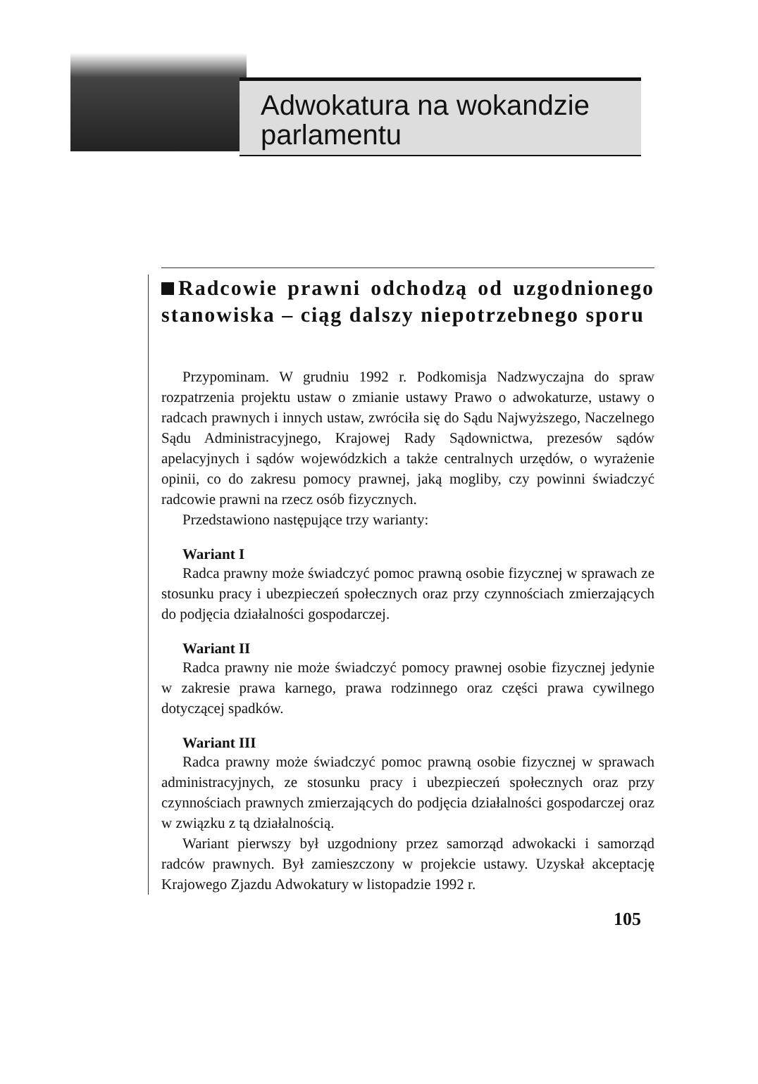Adwokatura na wokandzie
parlamentu
Radcowie prawni odchodzą od uzgodnionego stanowiska – ciąg dalszy niepotrzebnego sporu
Przypominam. W grudniu 1992 r. Podkomisja Nadzwyczajna do spraw rozpatrzenia projektu ustaw o zmianie ustawy Prawo o adwokaturze, ustawy o radcach prawnych i innych ustaw, zwróciła się do Sądu Najwyższego, Naczelnego Sądu Administracyjnego, Krajowej Rady Sądownictwa, prezesów sądów apelacyjnych i sądów wojewódzkich a także centralnych urzędów, o wyrażenie opinii, co do zakresu pomocy prawnej, jaką mogliby, czy powinni świadczyć radcowie prawni na rzecz osób fizycznych.
Przedstawiono następujące trzy warianty:
Wariant I
Radca prawny może świadczyć pomoc prawną osobie fizycznej w sprawach ze stosunku pracy i ubezpieczeń społecznych oraz przy czynnościach zmierzających do podjęcia działalności gospodarczej.
Wariant II
Radca prawny nie może świadczyć pomocy prawnej osobie fizycznej jedynie w zakresie prawa karnego, prawa rodzinnego oraz części prawa cywilnego dotyczącej spadków.
Wariant III
Radca prawny może świadczyć pomoc prawną osobie fizycznej w sprawach administracyjnych, ze stosunku pracy i ubezpieczeń społecznych oraz przy czynnościach prawnych zmierzających do podjęcia działalności gospodarczej oraz w związku z tą działalnością.
Wariant pierwszy był uzgodniony przez samorząd adwokacki i samorząd radców prawnych. Był zamieszczony w projekcie ustawy. Uzyskał akceptację Krajowego Zjazdu Adwokatury w listopadzie 1992 r.
105